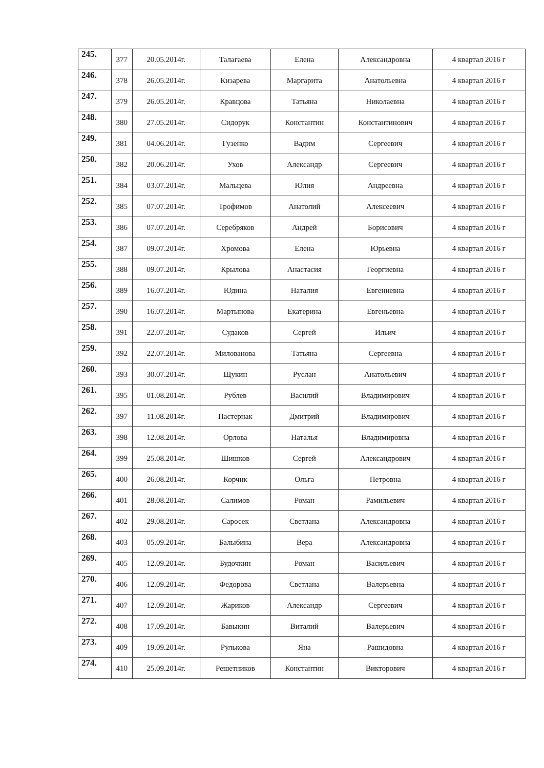| 245. | 377 | 20.05.2014г. | Талагаева | Елена | Александровна | 4 квартал 2016 г |
| 246. | 378 | 26.05.2014г. | Кизарева | Маргарита | Анатольевна | 4 квартал 2016 г |
| 247. | 379 | 26.05.2014г. | Кравцова | Татьяна | Николаевна | 4 квартал 2016 г |
| 248. | 380 | 27.05.2014г. | Сидорук | Константин | Константинович | 4 квартал 2016 г |
| 249. | 381 | 04.06.2014г. | Гузенко | Вадим | Сергеевич | 4 квартал 2016 г |
| 250. | 382 | 20.06.2014г. | Ухов | Александр | Сергеевич | 4 квартал 2016 г |
| 251. | 384 | 03.07.2014г. | Мальцева | Юлия | Андреевна | 4 квартал 2016 г |
| 252. | 385 | 07.07.2014г. | Трофимов | Анатолий | Алексеевич | 4 квартал 2016 г |
| 253. | 386 | 07.07.2014г. | Серебряков | Андрей | Борисович | 4 квартал 2016 г |
| 254. | 387 | 09.07.2014г. | Хромова | Елена | Юрьевна | 4 квартал 2016 г |
| 255. | 388 | 09.07.2014г. | Крылова | Анастасия | Георгиевна | 4 квартал 2016 г |
| 256. | 389 | 16.07.2014г. | Юдина | Наталия | Евгениевна | 4 квартал 2016 г |
| 257. | 390 | 16.07.2014г. | Мартынова | Екатерина | Евгеньевна | 4 квартал 2016 г |
| 258. | 391 | 22.07.2014г. | Судаков | Сергей | Ильич | 4 квартал 2016 г |
| 259. | 392 | 22.07.2014г. | Милованова | Татьяна | Сергеевна | 4 квартал 2016 г |
| 260. | 393 | 30.07.2014г. | Щукин | Руслан | Анатольевич | 4 квартал 2016 г |
| 261. | 395 | 01.08.2014г. | Рублев | Василий | Владимирович | 4 квартал 2016 г |
| 262. | 397 | 11.08.2014г. | Пастернак | Дмитрий | Владимирович | 4 квартал 2016 г |
| 263. | 398 | 12.08.2014г. | Орлова | Наталья | Владимировна | 4 квартал 2016 г |
| 264. | 399 | 25.08.2014г. | Шишков | Сергей | Александрович | 4 квартал 2016 г |
| 265. | 400 | 26.08.2014г. | Корчик | Ольга | Петровна | 4 квартал 2016 г |
| 266. | 401 | 28.08.2014г. | Салимов | Роман | Рамильевич | 4 квартал 2016 г |
| 267. | 402 | 29.08.2014г. | Саросек | Светлана | Александровна | 4 квартал 2016 г |
| 268. | 403 | 05.09.2014г. | Балыбина | Вера | Александровна | 4 квартал 2016 г |
| 269. | 405 | 12.09.2014г. | Будочкин | Роман | Васильевич | 4 квартал 2016 г |
| 270. | 406 | 12.09.2014г. | Федорова | Светлана | Валерьевна | 4 квартал 2016 г |
| 271. | 407 | 12.09.2014г. | Жариков | Александр | Сергеевич | 4 квартал 2016 г |
| 272. | 408 | 17.09.2014г. | Бавыкин | Виталий | Валерьевич | 4 квартал 2016 г |
| 273. | 409 | 19.09.2014г. | Рулькова | Яна | Рашидовна | 4 квартал 2016 г |
| 274. | 410 | 25.09.2014г. | Решетников | Константин | Викторович | 4 квартал 2016 г |